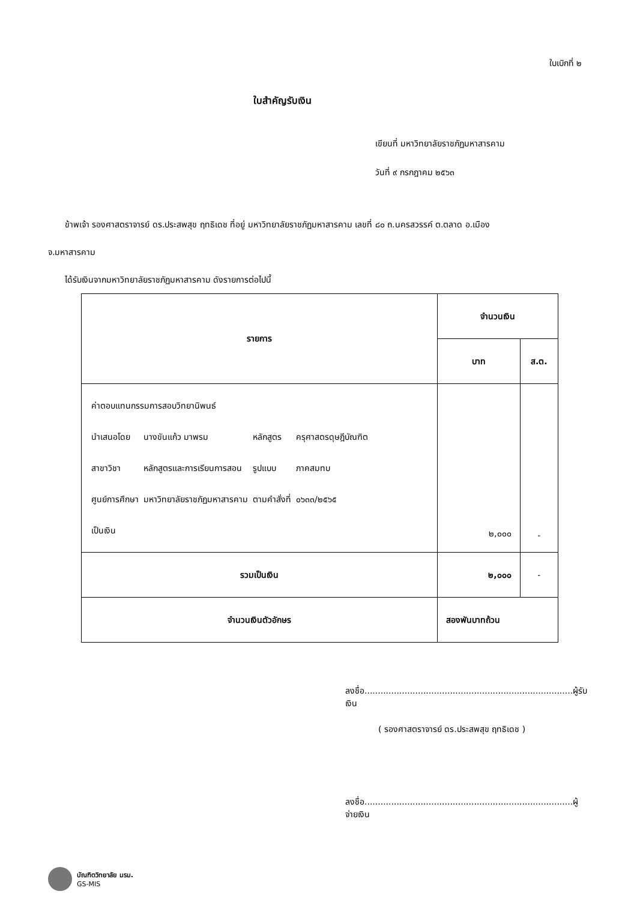ใบเบิกที่ ๒
ใบสำคัญรับเงิน
เขียนที่ มหาวิทยาลัยราชภัฏมหาสารคาม
วันที่ ๙ กรกฎาคม ๒๕๖๓
ข้าพเจ้า รองศาสตราจารย์ ดร.ประสพสุข ฤทธิเดช ที่อยู่ มหาวิทยาลัยราชภัฏมหาสารคาม เลขที่ ๘๐ ถ.นครสวรรค์ ต.ตลาด อ.เมือง
จ.มหาสารคาม
ได้รับเงินจากมหาวิทยาลัยราชภัฏมหาสารคาม ดังรายการต่อไปนี้
| รายการ | จำนวนเงิน | |
| --- | --- | --- |
| | บาท | ส.ต. |
| / ค่าตอบแทนกรรมการสอบวิทยานิพนธ์ / / / / / นำเสนอโดย / นางขันแก้ว มาพรม / หลักสูตร / ครุศาสตรดุษฎีบัณฑิต / / สาขาวิชา / หลักสูตรและการเรียนการสอน / รูปแบบ / ภาคสมทบ / / ศูนย์การศึกษา / มหาวิทยาลัยราชภัฏมหาสารคาม / ตามคำสั่งที่ / ๐๖๓๓/๒๕๖๕ / / เป็นเงิน / / / / | ๒,๐๐๐ | - |
| รวมเป็นเงิน | ๒,๐๐๐ | - |
| จำนวนเงินตัวอักษร | สองพันบาทถ้วน | |
ลงชื่อ..............................................................................ผู้รับเงิน
( รองศาสตราจารย์ ดร.ประสพสุข ฤทธิเดช )
ลงชื่อ..............................................................................ผู้จ่ายเงิน
บัณฑิตวิทยาลัย มรม.
GS-MIS